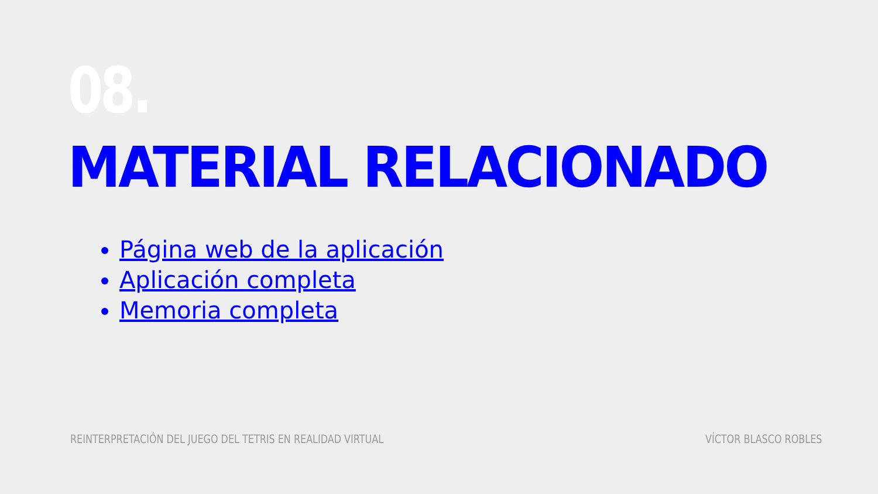08.
MATERIAL RELACIONADO
Página web de la aplicación
Aplicación completa
Memoria completa
REINTERPRETACIÓN DEL JUEGO DEL TETRIS EN REALIDAD VIRTUAL
VÍCTOR BLASCO ROBLES